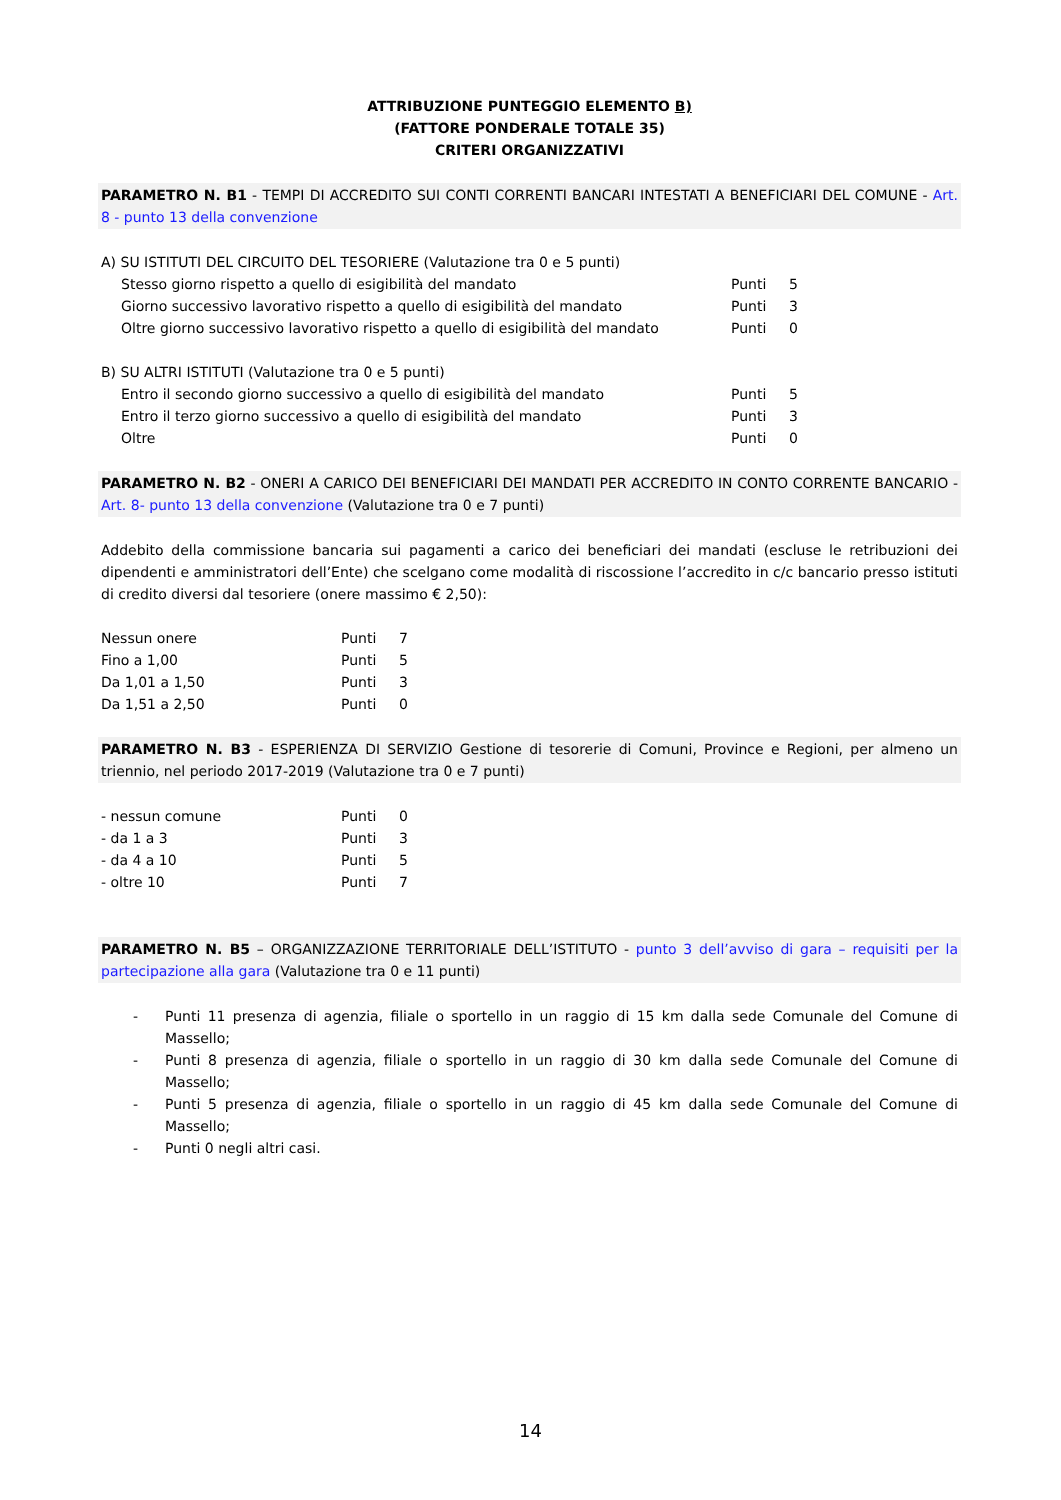ATTRIBUZIONE PUNTEGGIO ELEMENTO B)
(FATTORE PONDERALE TOTALE 35)
CRITERI ORGANIZZATIVI
PARAMETRO N. B1 - TEMPI DI ACCREDITO SUI CONTI CORRENTI BANCARI INTESTATI A BENEFICIARI DEL COMUNE - Art. 8 - punto 13 della convenzione
| A) SU ISTITUTI DEL CIRCUITO DEL TESORIERE (Valutazione tra 0 e 5 punti) | | |
| Stesso giorno rispetto a quello di esigibilità del mandato | Punti | 5 |
| Giorno successivo lavorativo rispetto a quello di esigibilità del mandato | Punti | 3 |
| Oltre giorno successivo lavorativo rispetto a quello di esigibilità del mandato | Punti | 0 |
| B) SU ALTRI ISTITUTI (Valutazione tra 0 e 5 punti) | | |
| Entro il secondo giorno successivo a quello di esigibilità del mandato | Punti | 5 |
| Entro il terzo giorno successivo a quello di esigibilità del mandato | Punti | 3 |
| Oltre | Punti | 0 |
PARAMETRO N. B2 - ONERI A CARICO DEI BENEFICIARI DEI MANDATI PER ACCREDITO IN CONTO CORRENTE BANCARIO - Art. 8- punto 13 della convenzione (Valutazione tra 0 e 7 punti)
Addebito della commissione bancaria sui pagamenti a carico dei beneficiari dei mandati (escluse le retribuzioni dei dipendenti e amministratori dell’Ente) che scelgano come modalità di riscossione l’accredito in c/c bancario presso istituti di credito diversi dal tesoriere (onere massimo € 2,50):
| Nessun onere | Punti | 7 |
| Fino a 1,00 | Punti | 5 |
| Da 1,01 a 1,50 | Punti | 3 |
| Da 1,51 a 2,50 | Punti | 0 |
PARAMETRO N. B3 - ESPERIENZA DI SERVIZIO Gestione di tesorerie di Comuni, Province e Regioni, per almeno un triennio, nel periodo 2017-2019 (Valutazione tra 0 e 7 punti)
| - nessun comune | Punti | 0 |
| - da 1 a 3 | Punti | 3 |
| - da 4 a 10 | Punti | 5 |
| - oltre 10 | Punti | 7 |
PARAMETRO N. B5 – ORGANIZZAZIONE TERRITORIALE DELL’ISTITUTO - punto 3 dell’avviso di gara – requisiti per la partecipazione alla gara (Valutazione tra 0 e 11 punti)
- Punti 11 presenza di agenzia, filiale o sportello in un raggio di 15 km dalla sede Comunale del Comune di Massello;
- Punti 8 presenza di agenzia, filiale o sportello in un raggio di 30 km dalla sede Comunale del Comune di Massello;
- Punti 5 presenza di agenzia, filiale o sportello in un raggio di 45 km dalla sede Comunale del Comune di Massello;
- Punti 0 negli altri casi.
14